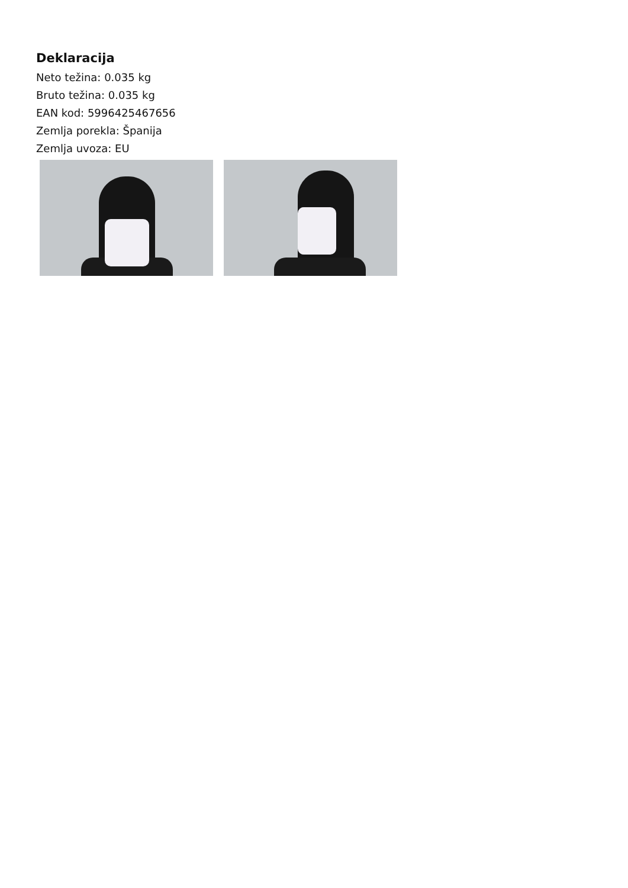Deklaracija
Neto težina: 0.035 kg
Bruto težina: 0.035 kg
EAN kod: 5996425467656
Zemlja porekla: Španija
Zemlja uvoza: EU